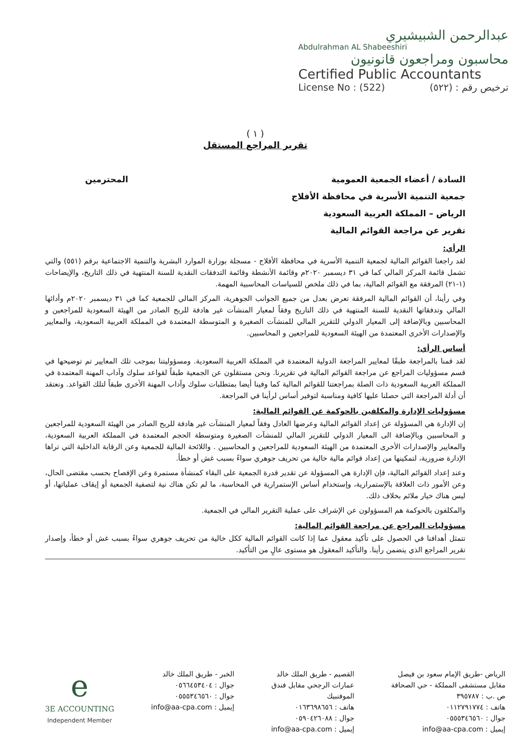عبدالرحمن الشبيشيري
Abdulrahman AL Shabeeshiri
محاسبون ومراجعون قانونيون
Certified Public Accountants
License No : (522) ترخيص رقم : (٥٢٢)
( ١ )
تقرير المراجع المستقل
السادة / أعضاء الجمعية العمومية المحترمين
جمعية التنمية الأسرية في محافظة الأفلاج
الرياض – المملكة العربية السعودية
تقرير عن مراجعة القوائم المالية
الرأي:
لقد راجعنا القوائم المالية لجمعية التنمية الأسرية في محافظة الأفلاج - مسجلة بوزارة الموارد البشرية والتنمية الاجتماعية برقم (٥٥١) والتي تشمل قائمة المركز المالي كما في ٣١ ديسمبر ٢٠٢٠م وقائمة الأنشطة وقائمة التدفقات النقدية للسنة المنتهية في ذلك التاريخ، والإيضاحات (١-٢١) المرفقة مع القوائم المالية، بما في ذلك ملخص للسياسات المحاسبية المهمة.
وفي رأينا، أن القوائم المالية المرفقة تعرض بعدل من جميع الجوانب الجوهرية، المركز المالي للجمعية كما في ٣١ ديسمبر ٢٠٢٠م وأدائها المالي وتدفقاتها النقدية للسنة المنتهية في ذلك التاريخ وفقاً لمعيار المنشآت غير هادفة للربح الصادر من الهيئة السعودية للمراجعين و المحاسبين وبالإضافة إلى المعيار الدولي للتقرير المالي للمنشآت الصغيرة و المتوسطة المعتمدة في المملكة العربية السعودية، والمعايير والإصدارات الأخرى المعتمدة من الهيئة السعودية للمراجعين و المحاسبين.
أساس الرأي:
لقد قمنا بالمراجعة طبقًا لمعايير المراجعة الدولية المعتمدة في المملكة العربية السعودية. ومسؤوليتنا بموجب تلك المعايير تم توضيحها في قسم مسؤوليات المراجع عن مراجعة القوائم المالية في تقريرنا. ونحن مستقلون عن الجمعية طبقاً لقواعد سلوك وآداب المهنة المعتمدة في المملكة العربية السعودية ذات الصلة بمراجعتنا للقوائم المالية كما وفينا أيضا بمتطلبات سلوك وآداب المهنة الأخرى طبقاً لتلك القواعد. ونعتقد أن أدلة المراجعة التي حصلنا عليها كافية ومناسبة لتوفير أساس لرأينا في المراجعة.
مسؤوليات الإدارة والمكلفين بالحوكمة عن القوائم المالية:
إن الإدارة هي المسؤولة عن إعداد القوائم المالية وعرضها العادل وفقاً لمعيار المنشآت غير هادفة للربح الصادر من الهيئة السعودية للمراجعين و المحاسبين وبالإضافة الى المعيار الدولي للتقرير المالي للمنشآت الصغيرة ومتوسطة الحجم المعتمدة في المملكة العربية السعودية، والمعايير والإصدارات الأخرى المعتمدة من الهيئة السعودية للمراجعين و المحاسبين . واللائحة المالية للجمعية وعن الرقابة الداخلية التي تراها الإدارة ضرورية، لتمكينها من إعداد قوائم مالية خالية من تحريف جوهري سواءً بسبب غش أو خطأ.
وعند إعداد القوائم المالية، فإن الإدارة هي المسؤولة عن تقدير قدرة الجمعية على البقاء كمنشأة مستمرة وعن الإفصاح بحسب مقتضى الحال، وعن الأمور ذات العلاقة بالإستمرارية، وإستخدام أساس الإستمرارية في المحاسبة، ما لم تكن هناك نية لتصفية الجمعية أو إيقاف عملياتها، أو ليس هناك خيار ملائم بخلاف ذلك.
والمكلفون بالحوكمة هم المسؤولون عن الإشراف على عملية التقرير المالي في الجمعية.
مسؤوليات المراجع عن مراجعة القوائم المالية:
تتمثل أهدافنا في الحصول على تأكيد معقول عما إذا كانت القوائم المالية ككل خالية من تحريف جوهري سواءً بسبب غش أو خطأ، وإصدار تقرير المراجع الذي يتضمن رأينا. والتأكيد المعقول هو مستوى عالٍ من التأكيد.
الرياض -طريق الإمام سعود بن فيصل
مقابل مستشفى المملكة - حي الصحافة
ص .ب : ٣٩٥٧٨٧
هاتف : ٠١١٢٧٩١٧٧٤
جوال : ٠٥٥٥٣٤٦٥٦٠
إيميل : info@aa-cpa.com
القصيم - طريق الملك خالد
عمارات الرجحي مقابل فندق
الموفنبيك
هاتف : ٠١٦٣٦٩٨٦٥٦
جوال : ٠٥٩٠٤٢٦٠٨٨
إيميل : info@aa-cpa.com
الخبر - طريق الملك خالد
جوال : ٠٥٦٦٤٥٣٤٠٤
جوال : ٠٥٥٥٣٤٦٥٦٠
إيميل : info@aa-cpa.com
e
3E ACCOUNTING
Independent Member